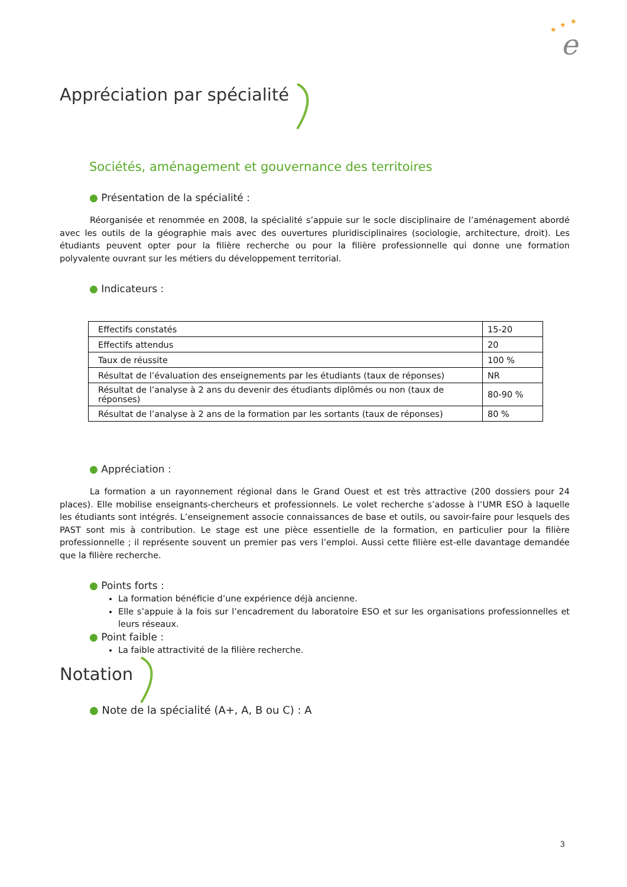★
★
★
e
Appréciation par spécialité
Sociétés, aménagement et gouvernance des territoires
● Présentation de la spécialité :
Réorganisée et renommée en 2008, la spécialité s’appuie sur le socle disciplinaire de l’aménagement abordé avec les outils de la géographie mais avec des ouvertures pluridisciplinaires (sociologie, architecture, droit). Les étudiants peuvent opter pour la filière recherche ou pour la filière professionnelle qui donne une formation polyvalente ouvrant sur les métiers du développement territorial.
● Indicateurs :
| Effectifs constatés | 15-20 |
| Effectifs attendus | 20 |
| Taux de réussite | 100 % |
| Résultat de l’évaluation des enseignements par les étudiants (taux de réponses) | NR |
| Résultat de l’analyse à 2 ans du devenir des étudiants diplômés ou non (taux de réponses) | 80-90 % |
| Résultat de l’analyse à 2 ans de la formation par les sortants (taux de réponses) | 80 % |
● Appréciation :
La formation a un rayonnement régional dans le Grand Ouest et est très attractive (200 dossiers pour 24 places). Elle mobilise enseignants-chercheurs et professionnels. Le volet recherche s’adosse à l’UMR ESO à laquelle les étudiants sont intégrés. L’enseignement associe connaissances de base et outils, ou savoir-faire pour lesquels des PAST sont mis à contribution. Le stage est une pièce essentielle de la formation, en particulier pour la filière professionnelle ; il représente souvent un premier pas vers l’emploi. Aussi cette filière est-elle davantage demandée que la filière recherche.
● Points forts :
La formation bénéficie d’une expérience déjà ancienne.
Elle s’appuie à la fois sur l’encadrement du laboratoire ESO et sur les organisations professionnelles et leurs réseaux.
● Point faible :
La faible attractivité de la filière recherche.
Notation
● Note de la spécialité (A+, A, B ou C) : A
3